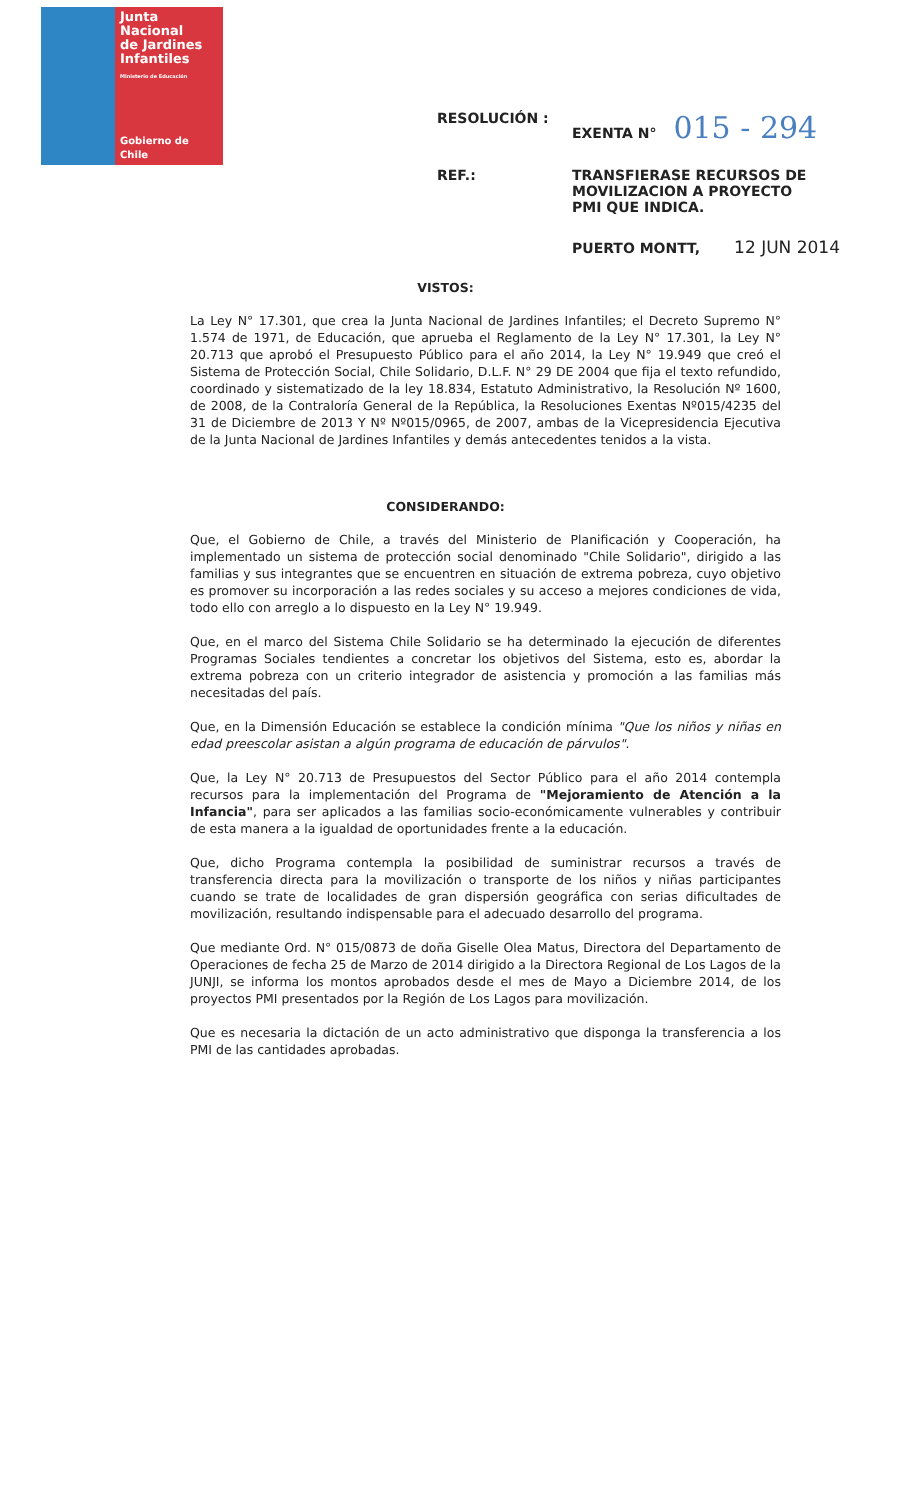Junta Nacional
de Jardines
Infantiles
Ministerio de Educación
Gobierno de Chile
RESOLUCIÓN : EXENTA N° 015 - 294
REF.: TRANSFIERASE RECURSOS DE
MOVILIZACION A PROYECTO
PMI QUE INDICA.
PUERTO MONTT, 12 JUN 2014
VISTOS:
La Ley N° 17.301, que crea la Junta Nacional de Jardines Infantiles; el Decreto Supremo N° 1.574 de 1971, de Educación, que aprueba el Reglamento de la Ley N° 17.301, la Ley N° 20.713 que aprobó el Presupuesto Público para el año 2014, la Ley N° 19.949 que creó el Sistema de Protección Social, Chile Solidario, D.L.F. N° 29 DE 2004 que fija el texto refundido, coordinado y sistematizado de la ley 18.834, Estatuto Administrativo, la Resolución Nº 1600, de 2008, de la Contraloría General de la República, la Resoluciones Exentas Nº015/4235 del 31 de Diciembre de 2013 Y Nº Nº015/0965, de 2007, ambas de la Vicepresidencia Ejecutiva de la Junta Nacional de Jardines Infantiles y demás antecedentes tenidos a la vista.
CONSIDERANDO:
Que, el Gobierno de Chile, a través del Ministerio de Planificación y Cooperación, ha implementado un sistema de protección social denominado "Chile Solidario", dirigido a las familias y sus integrantes que se encuentren en situación de extrema pobreza, cuyo objetivo es promover su incorporación a las redes sociales y su acceso a mejores condiciones de vida, todo ello con arreglo a lo dispuesto en la Ley N° 19.949.
Que, en el marco del Sistema Chile Solidario se ha determinado la ejecución de diferentes Programas Sociales tendientes a concretar los objetivos del Sistema, esto es, abordar la extrema pobreza con un criterio integrador de asistencia y promoción a las familias más necesitadas del país.
Que, en la Dimensión Educación se establece la condición mínima "Que los niños y niñas en edad preescolar asistan a algún programa de educación de párvulos".
Que, la Ley N° 20.713 de Presupuestos del Sector Público para el año 2014 contempla recursos para la implementación del Programa de "Mejoramiento de Atención a la Infancia", para ser aplicados a las familias socio-económicamente vulnerables y contribuir de esta manera a la igualdad de oportunidades frente a la educación.
Que, dicho Programa contempla la posibilidad de suministrar recursos a través de transferencia directa para la movilización o transporte de los niños y niñas participantes cuando se trate de localidades de gran dispersión geográfica con serias dificultades de movilización, resultando indispensable para el adecuado desarrollo del programa.
Que mediante Ord. N° 015/0873 de doña Giselle Olea Matus, Directora del Departamento de Operaciones de fecha 25 de Marzo de 2014 dirigido a la Directora Regional de Los Lagos de la JUNJI, se informa los montos aprobados desde el mes de Mayo a Diciembre 2014, de los proyectos PMI presentados por la Región de Los Lagos para movilización.
Que es necesaria la dictación de un acto administrativo que disponga la transferencia a los PMI de las cantidades aprobadas.